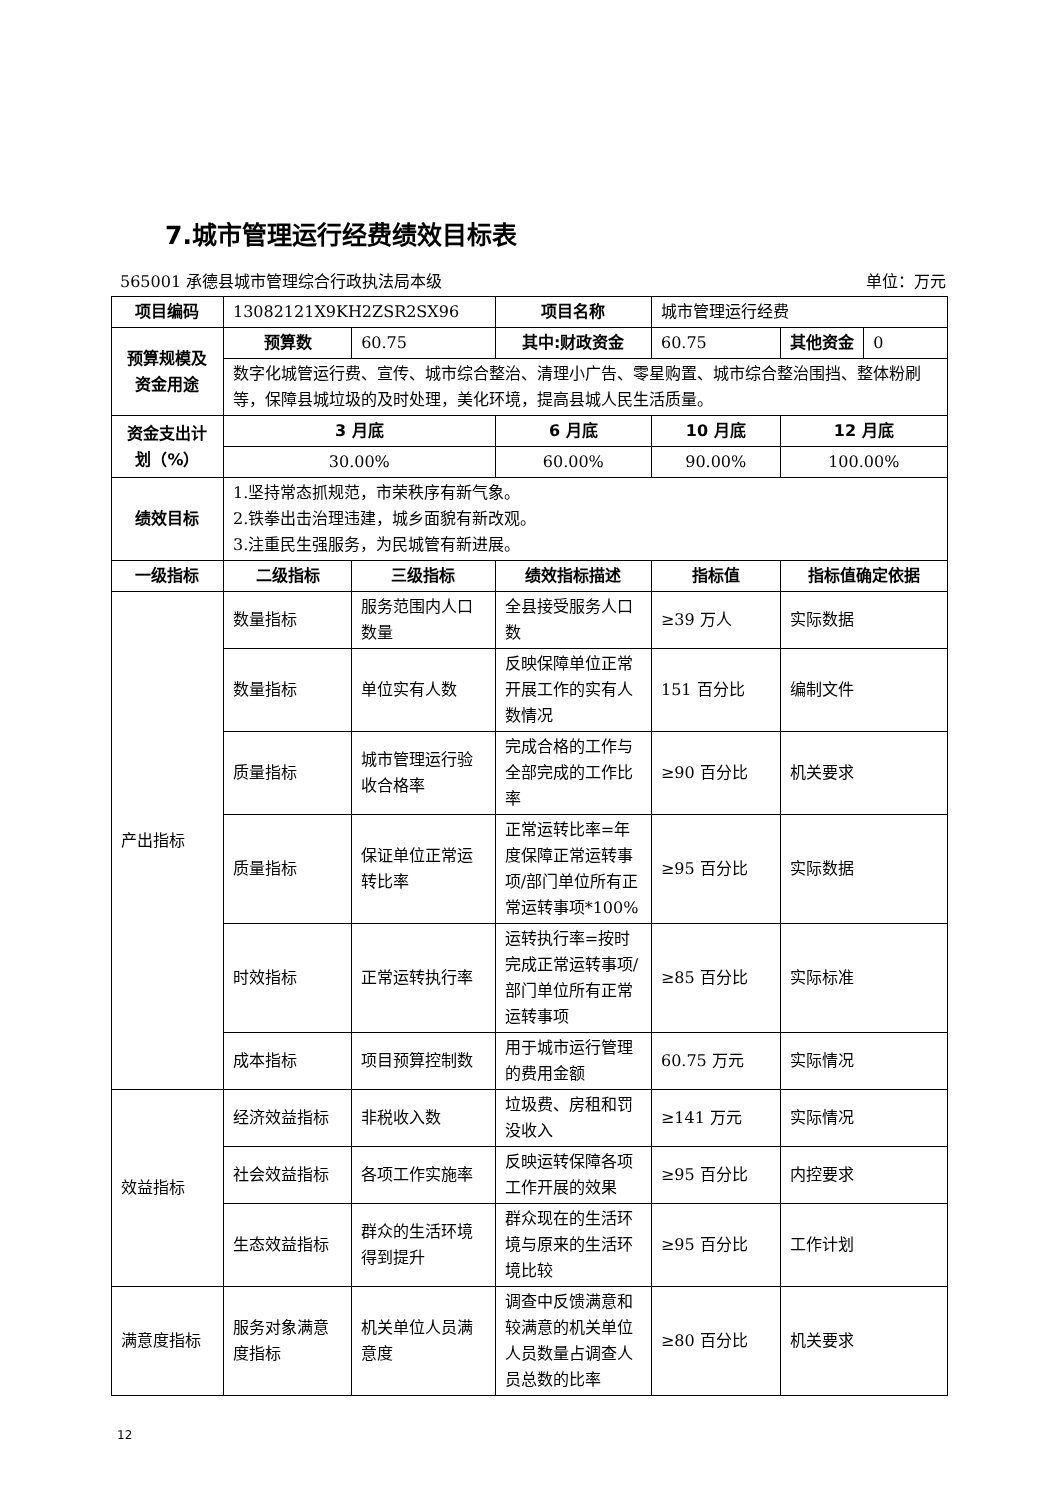7.城市管理运行经费绩效目标表
565001 承德县城市管理综合行政执法局本级 单位：万元
| 项目编码 | 13082121X9KH2ZSR2SX96 | | 项目名称 | 城市管理运行经费 | |
| 预算规模及资金用途 | 预算数 | 60.75 | 其中:财政资金 | 60.75 | / 其他资金 / 0 / |
| | 数字化城管运行费、宣传、城市综合整治、清理小广告、零星购置、城市综合整治围挡、整体粉刷等，保障县城垃圾的及时处理，美化环境，提高县城人民生活质量。 | | | | |
| 资金支出计划（%） | 3 月底 | | 6 月底 | 10 月底 | 12 月底 |
| | 30.00% | | 60.00% | 90.00% | 100.00% |
| 绩效目标 | 1.坚持常态抓规范，市荣秩序有新气象。 2.铁拳出击治理违建，城乡面貌有新改观。 3.注重民生强服务，为民城管有新进展。 | | | | |
| 一级指标 | 二级指标 | 三级指标 | 绩效指标描述 | 指标值 | 指标值确定依据 |
| 产出指标 | 数量指标 | 服务范围内人口数量 | 全县接受服务人口数 | ≥39 万人 | 实际数据 |
| | 数量指标 | 单位实有人数 | 反映保障单位正常开展工作的实有人数情况 | 151 百分比 | 编制文件 |
| | 质量指标 | 城市管理运行验收合格率 | 完成合格的工作与全部完成的工作比率 | ≥90 百分比 | 机关要求 |
| | 质量指标 | 保证单位正常运转比率 | 正常运转比率=年度保障正常运转事项/部门单位所有正常运转事项*100% | ≥95 百分比 | 实际数据 |
| | 时效指标 | 正常运转执行率 | 运转执行率=按时完成正常运转事项/部门单位所有正常运转事项 | ≥85 百分比 | 实际标准 |
| | 成本指标 | 项目预算控制数 | 用于城市运行管理的费用金额 | 60.75 万元 | 实际情况 |
| 效益指标 | 经济效益指标 | 非税收入数 | 垃圾费、房租和罚没收入 | ≥141 万元 | 实际情况 |
| | 社会效益指标 | 各项工作实施率 | 反映运转保障各项工作开展的效果 | ≥95 百分比 | 内控要求 |
| | 生态效益指标 | 群众的生活环境得到提升 | 群众现在的生活环境与原来的生活环境比较 | ≥95 百分比 | 工作计划 |
| 满意度指标 | 服务对象满意度指标 | 机关单位人员满意度 | 调查中反馈满意和较满意的机关单位人员数量占调查人员总数的比率 | ≥80 百分比 | 机关要求 |
12